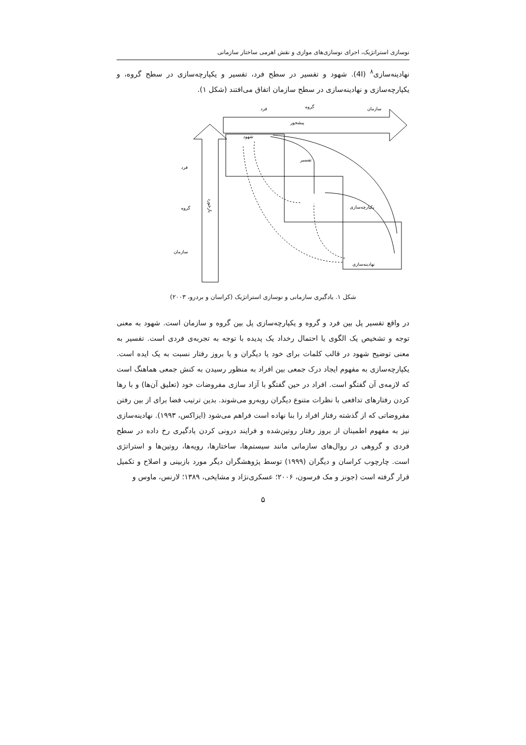نوسازی استراتژیک، اجرای نوسازی‌های موازی و نقش اهرمی ساختار سازمانی
نهادینه‌سازی<sup>۸</sup> (4I). شهود و تفسیر در سطح فرد، تفسیر و یکپارچه‌سازی در سطح گروه، و یکپارچه‌سازی و نهادینه‌سازی در سطح سازمان اتفاق می‌افتند (شکل ۱).
فرد
گروه
سازمان
پیشخور
شهود
تفسیر
یکپارچه‌سازی
نهادینه‌سازی
فرد
گروه
سازمان
بازخورد
شکل ۱. یادگیری سازمانی و نوسازی استراتژیک (کراسان و بردرو، ۲۰۰۳)
در واقع تفسیر پل بین فرد و گروه و یکپارچه‌سازی پل بین گروه و سازمان است. شهود به معنی توجه و تشخیص یک الگوی یا احتمال رخداد یک پدیده با توجه به تجربه‌ی فردی است. تفسیر به معنی توضیح شهود در قالب کلمات برای خود یا دیگران و یا بروز رفتار نسبت به یک ایده است. یکپارچه‌سازی به مفهوم ایجاد درک جمعی بین افراد به منظور رسیدن به کنش جمعی هماهنگ است که لازمه‌ی آن گفتگو است. افراد در حین گفتگو با آزاد سازی مفروضات خود (تعلیق آن‌ها) و با رها کردن رفتارهای تدافعی با نظرات متنوع دیگران روبه‌رو می‌شوند. بدین ترتیب فضا برای از بین رفتن مفروضاتی که از گذشته رفتار افراد را بنا نهاده است فراهم می‌شود (ایزاکس، ۱۹۹۳). نهادینه‌سازی نیز به مفهوم اطمینان از بروز رفتار روتین‌شده و فرایند درونی کردن یادگیری رخ داده در سطح فردی و گروهی در روال‌های سازمانی مانند سیستم‌ها، ساختارها، رویه‌ها، روتین‌ها و استراتژی است. چارچوب کراسان و دیگران (۱۹۹۹) توسط پژوهشگران دیگر مورد بازبینی و اصلاح و تکمیل قرار گرفته است (جونز و مک فرسون، ۲۰۰۶؛ عسکری‌نژاد و مشایخی، ۱۳۸۹؛ لارنس، ماوس و
۵